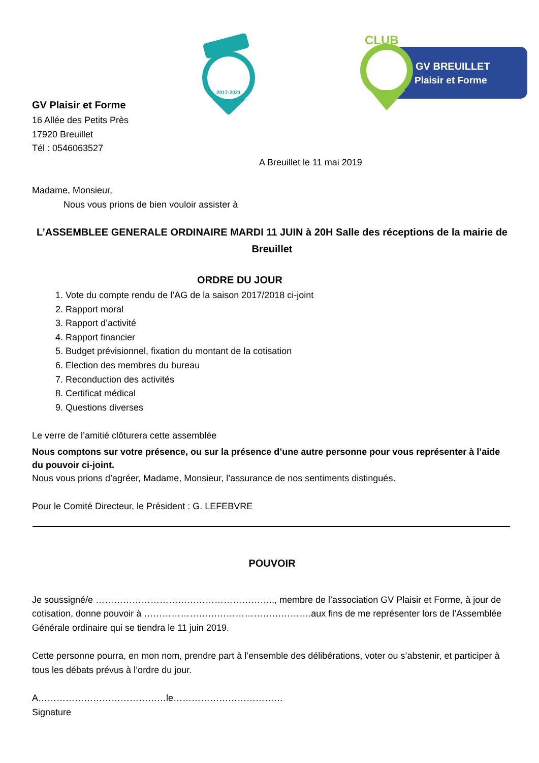2017-2021
GV BREUILLET
Plaisir et Forme
CLUB
GV Plaisir et Forme
16 Allée des Petits Près
17920 Breuillet
Tél : 0546063527
A Breuillet le 11 mai 2019
Madame, Monsieur,
Nous vous prions de bien vouloir assister à
L’ASSEMBLEE GENERALE ORDINAIRE MARDI 11 JUIN à 20H Salle des réceptions de la mairie de Breuillet
ORDRE DU JOUR
1. Vote du compte rendu de l’AG de la saison 2017/2018 ci-joint
2. Rapport moral
3. Rapport d’activité
4. Rapport financier
5. Budget prévisionnel, fixation du montant de la cotisation
6. Election des membres du bureau
7. Reconduction des activités
8. Certificat médical
9. Questions diverses
Le verre de l’amitié clôturera cette assemblée
Nous comptons sur votre présence, ou sur la présence d’une autre personne pour vous représenter à l’aide du pouvoir ci-joint.
Nous vous prions d’agréer, Madame, Monsieur, l’assurance de nos sentiments distingués.
Pour le Comité Directeur, le Président : G. LEFEBVRE
POUVOIR
Je soussigné/e ………………………………………………….., membre de l’association GV Plaisir et Forme, à jour de cotisation, donne pouvoir à ……………………………………………….aux fins de me représenter lors de l’Assemblée Générale ordinaire qui se tiendra le 11 juin 2019.
Cette personne pourra, en mon nom, prendre part à l’ensemble des délibérations, voter ou s’abstenir, et participer à tous les débats prévus à l’ordre du jour.
A……………………………………le………………………………
Signature